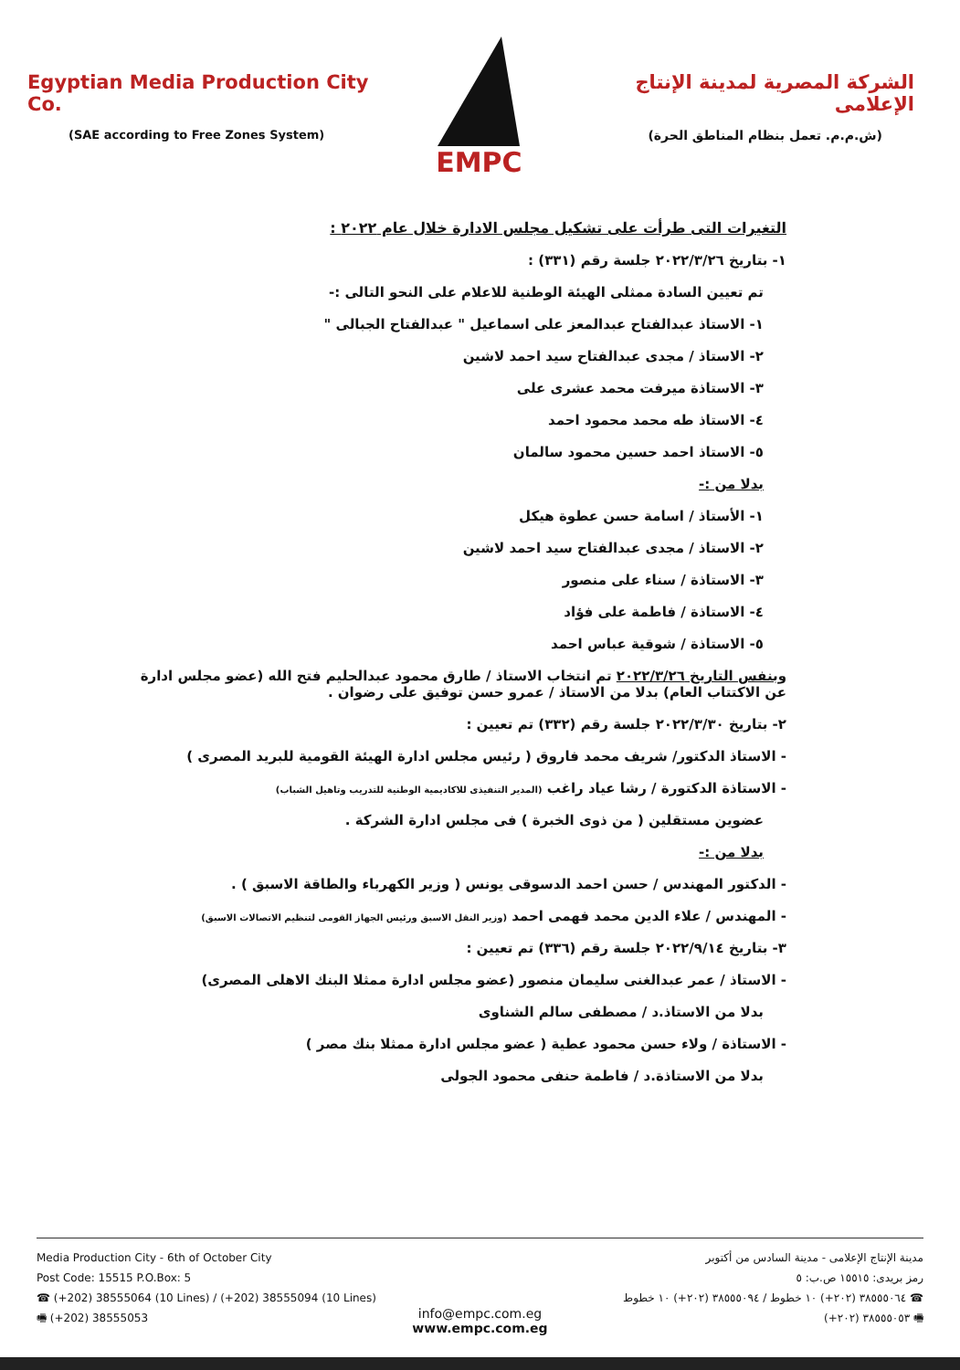Egyptian Media Production City Co.
(SAE according to Free Zones System)
EMPC
الشركة المصرية لمدينة الإنتاج الإعلامى
(ش.م.م. تعمل بنظام المناطق الحرة)
التغيرات التى طرأت على تشكيل مجلس الادارة خلال عام ٢٠٢٢ :
١- بتاريخ ٢٠٢٢/٣/٢٦ جلسة رقم (٣٣١) :
تم تعيين السادة ممثلى الهيئة الوطنية للاعلام على النحو التالى :-
١- الاستاذ عبدالفتاح عبدالمعز على اسماعيل " عبدالفتاح الجبالى "
٢- الاستاذ / مجدى عبدالفتاح سيد احمد لاشين
٣- الاستاذة ميرفت محمد عشرى على
٤- الاستاذ طه محمد محمود احمد
٥- الاستاذ احمد حسين محمود سالمان
بدلا من :-
١- الأستاذ / اسامة حسن عطوة هيكل
٢- الاستاذ / مجدى عبدالفتاح سيد احمد لاشين
٣- الاستاذة / سناء على منصور
٤- الاستاذة / فاطمة على فؤاد
٥- الاستاذة / شوقية عباس احمد
وبنفس التاريخ ٢٠٢٢/٣/٢٦ تم انتخاب الاستاذ / طارق محمود عبدالحليم فتح الله (عضو مجلس ادارة عن الاكتتاب العام) بدلا من الاستاذ / عمرو حسن توفيق على رضوان .
٢- بتاريخ ٢٠٢٢/٣/٣٠ جلسة رقم (٣٣٢) تم تعيين :
- الاستاذ الدكتور/ شريف محمد فاروق ( رئيس مجلس ادارة الهيئة القومية للبريد المصرى )
- الاستاذة الدكتورة / رشا عياد راغب (المدير التنفيذى للاكاديمية الوطنية للتدريب وتاهيل الشباب)
عضوين مستقلين ( من ذوى الخبرة ) فى مجلس ادارة الشركة .
بدلا من :-
- الدكتور المهندس / حسن احمد الدسوقى يونس ( وزير الكهرباء والطاقة الاسبق ) .
- المهندس / علاء الدين محمد فهمى احمد (وزير النقل الاسبق ورئيس الجهاز القومى لتنظيم الاتصالات الاسبق)
٣- بتاريخ ٢٠٢٢/٩/١٤ جلسة رقم (٣٣٦) تم تعيين :
- الاستاذ / عمر عبدالغنى سليمان منصور (عضو مجلس ادارة ممثلا البنك الاهلى المصرى)
بدلا من الاستاذ.د / مصطفى سالم الشناوى
- الاستاذة / ولاء حسن محمود عطية ( عضو مجلس ادارة ممثلا بنك مصر )
بدلا من الاستاذة.د / فاطمة حنفى محمود الجولى
Media Production City - 6th of October City
Post Code: 15515 P.O.Box: 5
☎ (+202) 38555064 (10 Lines) / (+202) 38555094 (10 Lines)
🖷 (+202) 38555053
مدينة الإنتاج الإعلامى - مدينة السادس من أكتوبر
رمز بريدى: ١٥٥١٥ ص.ب: ٥
☎ ٣٨٥٥٥٠٦٤ (٢٠٢+) ١٠ خطوط / ٣٨٥٥٥٠٩٤ (٢٠٢+) ١٠ خطوط
🖷 ٣٨٥٥٥٠٥٣ (٢٠٢+)
info@empc.com.eg
www.empc.com.eg